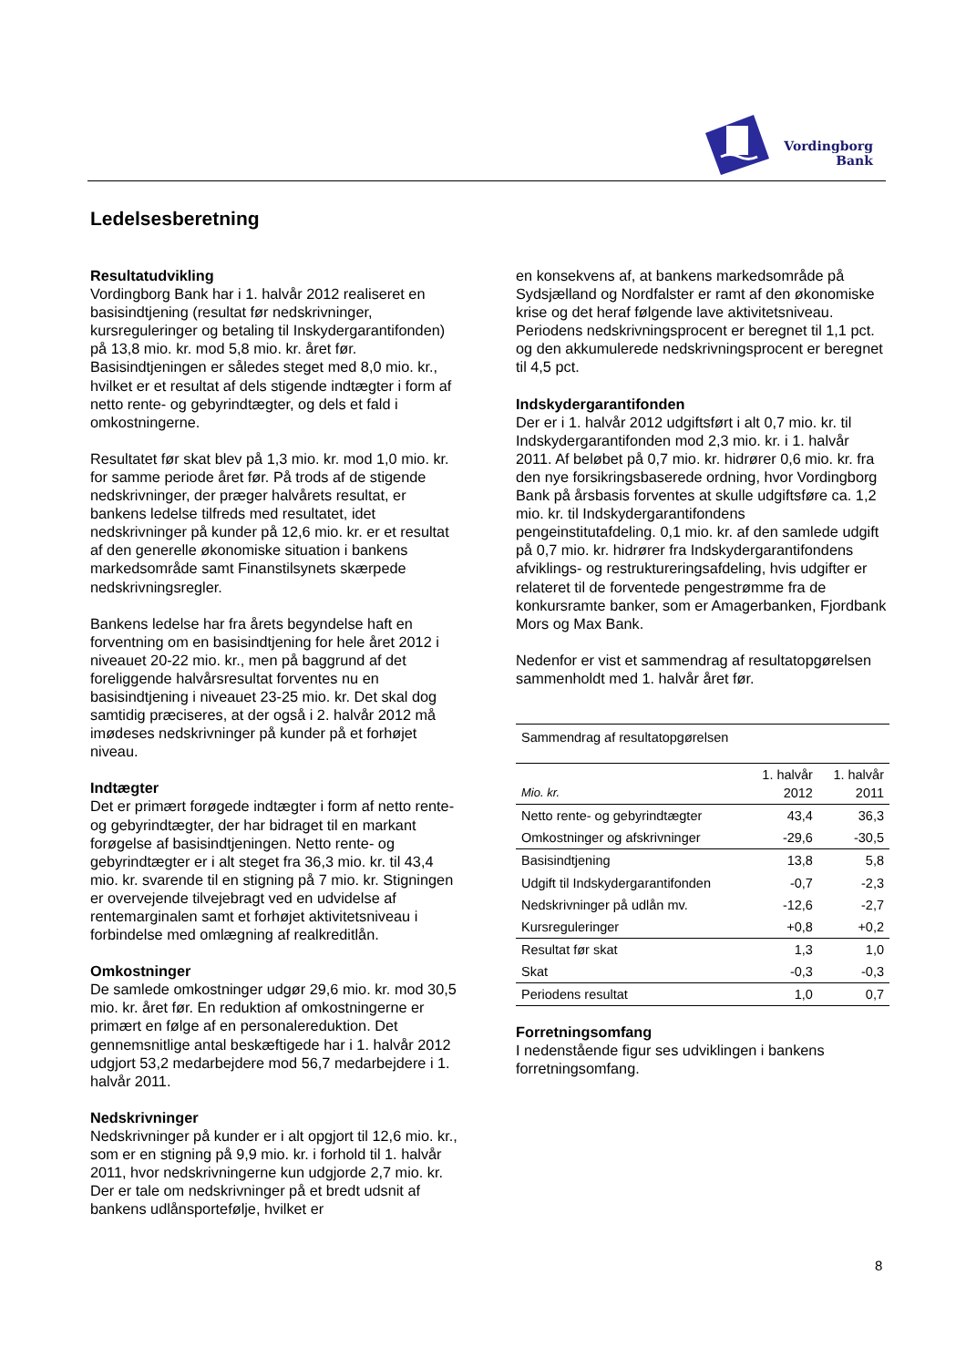Vordingborg
Bank
Ledelsesberetning
Resultatudvikling
Vordingborg Bank har i 1. halvår 2012 realiseret en basisindtjening (resultat før nedskrivninger, kursreguleringer og betaling til Inskydergarantifonden) på 13,8 mio. kr. mod 5,8 mio. kr. året før. Basisindtjeningen er således steget med 8,0 mio. kr., hvilket er et resultat af dels stigende indtægter i form af netto rente- og gebyrindtægter, og dels et fald i omkostningerne.
Resultatet før skat blev på 1,3 mio. kr. mod 1,0 mio. kr. for samme periode året før. På trods af de stigende nedskrivninger, der præger halvårets resultat, er bankens ledelse tilfreds med resultatet, idet nedskrivninger på kunder på 12,6 mio. kr. er et resultat af den generelle økonomiske situation i bankens markedsområde samt Finanstilsynets skærpede nedskrivningsregler.
Bankens ledelse har fra årets begyndelse haft en forventning om en basisindtjening for hele året 2012 i niveauet 20-22 mio. kr., men på baggrund af det foreliggende halvårsresultat forventes nu en basisindtjening i niveauet 23-25 mio. kr. Det skal dog samtidig præciseres, at der også i 2. halvår 2012 må imødeses nedskrivninger på kunder på et forhøjet niveau.
Indtægter
Det er primært forøgede indtægter i form af netto rente- og gebyrindtægter, der har bidraget til en markant forøgelse af basisindtjeningen. Netto rente- og gebyrindtægter er i alt steget fra 36,3 mio. kr. til 43,4 mio. kr. svarende til en stigning på 7 mio. kr. Stigningen er overvejende tilvejebragt ved en udvidelse af rentemarginalen samt et forhøjet aktivitetsniveau i forbindelse med omlægning af realkreditlån.
Omkostninger
De samlede omkostninger udgør 29,6 mio. kr. mod 30,5 mio. kr. året før. En reduktion af omkostningerne er primært en følge af en personalereduktion. Det gennemsnitlige antal beskæftigede har i 1. halvår 2012 udgjort 53,2 medarbejdere mod 56,7 medarbejdere i 1. halvår 2011.
Nedskrivninger
Nedskrivninger på kunder er i alt opgjort til 12,6 mio. kr., som er en stigning på 9,9 mio. kr. i forhold til 1. halvår 2011, hvor nedskrivningerne kun udgjorde 2,7 mio. kr. Der er tale om nedskrivninger på et bredt udsnit af bankens udlånsportefølje, hvilket er
en konsekvens af, at bankens markedsområde på Sydsjælland og Nordfalster er ramt af den økonomiske krise og det heraf følgende lave aktivitetsniveau. Periodens nedskrivningsprocent er beregnet til 1,1 pct. og den akkumulerede nedskrivningsprocent er beregnet til 4,5 pct.
Indskydergarantifonden
Der er i 1. halvår 2012 udgiftsført i alt 0,7 mio. kr. til Indskydergarantifonden mod 2,3 mio. kr. i 1. halvår 2011. Af beløbet på 0,7 mio. kr. hidrører 0,6 mio. kr. fra den nye forsikringsbaserede ordning, hvor Vordingborg Bank på årsbasis forventes at skulle udgiftsføre ca. 1,2 mio. kr. til Indskydergarantifondens pengeinstitutafdeling. 0,1 mio. kr. af den samlede udgift på 0,7 mio. kr. hidrører fra Indskydergarantifondens afviklings- og restruktureringsafdeling, hvis udgifter er relateret til de forventede pengestrømme fra de konkursramte banker, som er Amagerbanken, Fjordbank Mors og Max Bank.
Nedenfor er vist et sammendrag af resultatopgørelsen sammenholdt med 1. halvår året før.
| Sammendrag af resultatopgørelsen | | |
| --- | --- | --- |
| Mio. kr. | 1. halvår 2012 | 1. halvår 2011 |
| Netto rente- og gebyrindtægter | 43,4 | 36,3 |
| Omkostninger og afskrivninger | -29,6 | -30,5 |
| Basisindtjening | 13,8 | 5,8 |
| Udgift til Indskydergarantifonden | -0,7 | -2,3 |
| Nedskrivninger på udlån mv. | -12,6 | -2,7 |
| Kursreguleringer | +0,8 | +0,2 |
| Resultat før skat | 1,3 | 1,0 |
| Skat | -0,3 | -0,3 |
| Periodens resultat | 1,0 | 0,7 |
Forretningsomfang
I nedenstående figur ses udviklingen i bankens forretningsomfang.
8